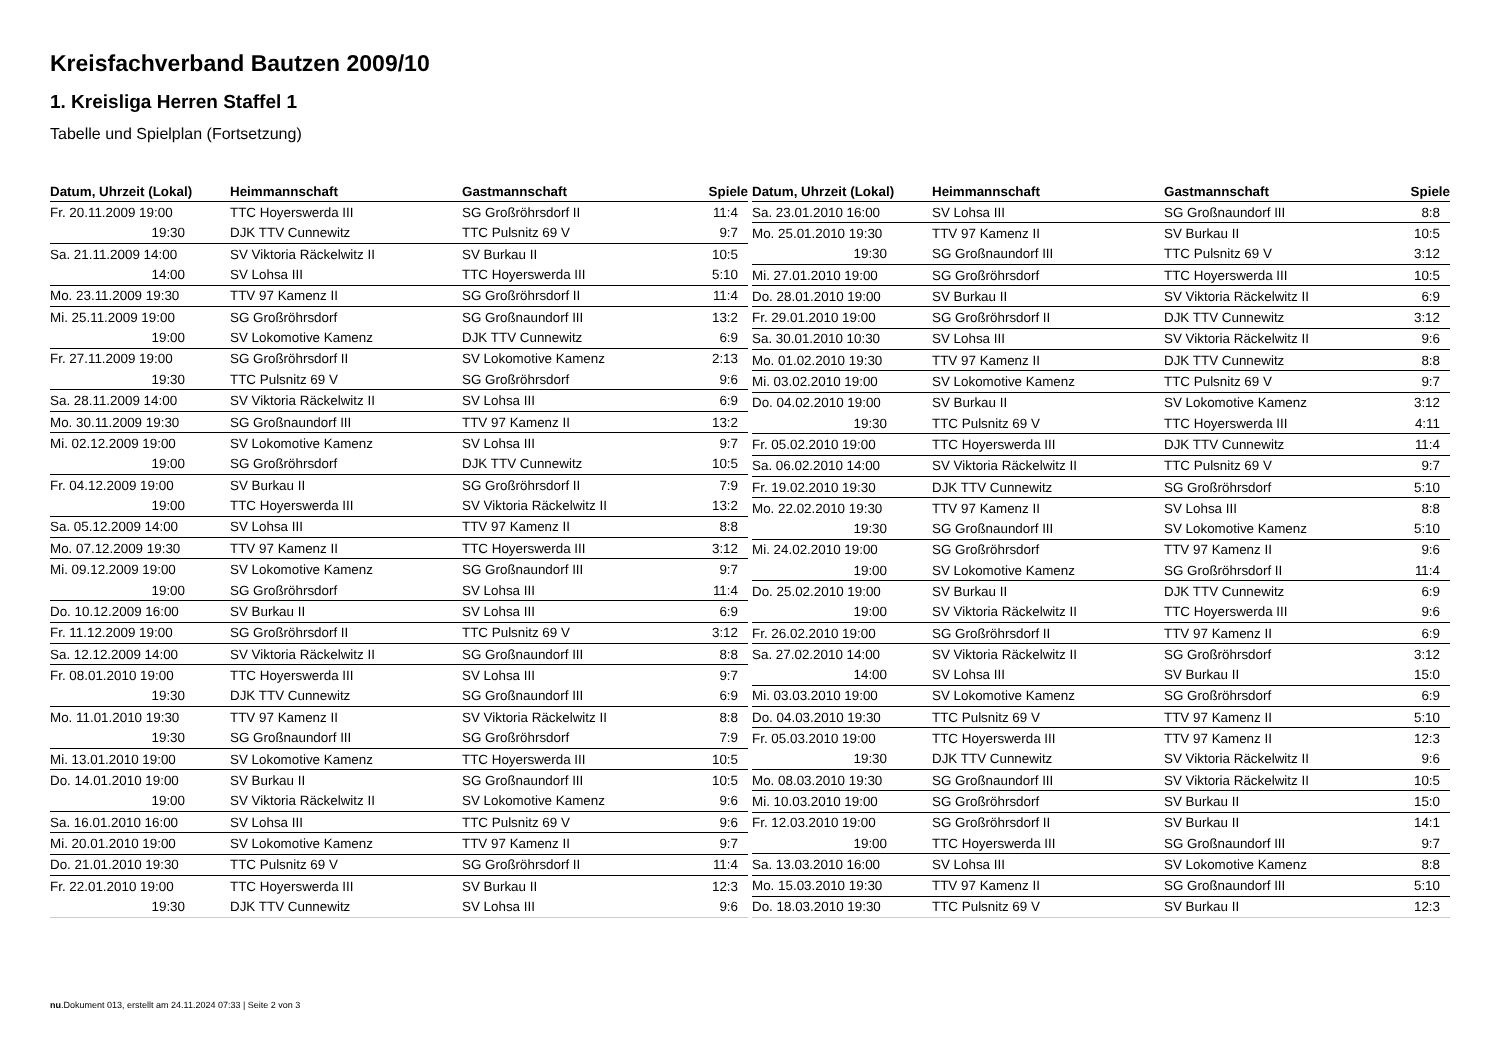Kreisfachverband Bautzen 2009/10
1. Kreisliga Herren Staffel 1
Tabelle und Spielplan (Fortsetzung)
| Datum, Uhrzeit (Lokal) | Heimmannschaft | Gastmannschaft | Spiele |
| --- | --- | --- | --- |
| Fr. 20.11.2009 19:00 | TTC Hoyerswerda III | SG Großröhrsdorf II | 11:4 |
| 19:30 | DJK TTV Cunnewitz | TTC Pulsnitz 69 V | 9:7 |
| Sa. 21.11.2009 14:00 | SV Viktoria Räckelwitz II | SV Burkau II | 10:5 |
| 14:00 | SV Lohsa III | TTC Hoyerswerda III | 5:10 |
| Mo. 23.11.2009 19:30 | TTV 97 Kamenz II | SG Großröhrsdorf II | 11:4 |
| Mi. 25.11.2009 19:00 | SG Großröhrsdorf | SG Großnaundorf III | 13:2 |
| 19:00 | SV Lokomotive Kamenz | DJK TTV Cunnewitz | 6:9 |
| Fr. 27.11.2009 19:00 | SG Großröhrsdorf II | SV Lokomotive Kamenz | 2:13 |
| 19:30 | TTC Pulsnitz 69 V | SG Großröhrsdorf | 9:6 |
| Sa. 28.11.2009 14:00 | SV Viktoria Räckelwitz II | SV Lohsa III | 6:9 |
| Mo. 30.11.2009 19:30 | SG Großnaundorf III | TTV 97 Kamenz II | 13:2 |
| Mi. 02.12.2009 19:00 | SV Lokomotive Kamenz | SV Lohsa III | 9:7 |
| 19:00 | SG Großröhrsdorf | DJK TTV Cunnewitz | 10:5 |
| Fr. 04.12.2009 19:00 | SV Burkau II | SG Großröhrsdorf II | 7:9 |
| 19:00 | TTC Hoyerswerda III | SV Viktoria Räckelwitz II | 13:2 |
| Sa. 05.12.2009 14:00 | SV Lohsa III | TTV 97 Kamenz II | 8:8 |
| Mo. 07.12.2009 19:30 | TTV 97 Kamenz II | TTC Hoyerswerda III | 3:12 |
| Mi. 09.12.2009 19:00 | SV Lokomotive Kamenz | SG Großnaundorf III | 9:7 |
| 19:00 | SG Großröhrsdorf | SV Lohsa III | 11:4 |
| Do. 10.12.2009 16:00 | SV Burkau II | SV Lohsa III | 6:9 |
| Fr. 11.12.2009 19:00 | SG Großröhrsdorf II | TTC Pulsnitz 69 V | 3:12 |
| Sa. 12.12.2009 14:00 | SV Viktoria Räckelwitz II | SG Großnaundorf III | 8:8 |
| Fr. 08.01.2010 19:00 | TTC Hoyerswerda III | SV Lohsa III | 9:7 |
| 19:30 | DJK TTV Cunnewitz | SG Großnaundorf III | 6:9 |
| Mo. 11.01.2010 19:30 | TTV 97 Kamenz II | SV Viktoria Räckelwitz II | 8:8 |
| 19:30 | SG Großnaundorf III | SG Großröhrsdorf | 7:9 |
| Mi. 13.01.2010 19:00 | SV Lokomotive Kamenz | TTC Hoyerswerda III | 10:5 |
| Do. 14.01.2010 19:00 | SV Burkau II | SG Großnaundorf III | 10:5 |
| 19:00 | SV Viktoria Räckelwitz II | SV Lokomotive Kamenz | 9:6 |
| Sa. 16.01.2010 16:00 | SV Lohsa III | TTC Pulsnitz 69 V | 9:6 |
| Mi. 20.01.2010 19:00 | SV Lokomotive Kamenz | TTV 97 Kamenz II | 9:7 |
| Do. 21.01.2010 19:30 | TTC Pulsnitz 69 V | SG Großröhrsdorf II | 11:4 |
| Fr. 22.01.2010 19:00 | TTC Hoyerswerda III | SV Burkau II | 12:3 |
| 19:30 | DJK TTV Cunnewitz | SV Lohsa III | 9:6 |
| Datum, Uhrzeit (Lokal) | Heimmannschaft | Gastmannschaft | Spiele |
| --- | --- | --- | --- |
| Sa. 23.01.2010 16:00 | SV Lohsa III | SG Großnaundorf III | 8:8 |
| Mo. 25.01.2010 19:30 | TTV 97 Kamenz II | SV Burkau II | 10:5 |
| 19:30 | SG Großnaundorf III | TTC Pulsnitz 69 V | 3:12 |
| Mi. 27.01.2010 19:00 | SG Großröhrsdorf | TTC Hoyerswerda III | 10:5 |
| Do. 28.01.2010 19:00 | SV Burkau II | SV Viktoria Räckelwitz II | 6:9 |
| Fr. 29.01.2010 19:00 | SG Großröhrsdorf II | DJK TTV Cunnewitz | 3:12 |
| Sa. 30.01.2010 10:30 | SV Lohsa III | SV Viktoria Räckelwitz II | 9:6 |
| Mo. 01.02.2010 19:30 | TTV 97 Kamenz II | DJK TTV Cunnewitz | 8:8 |
| Mi. 03.02.2010 19:00 | SV Lokomotive Kamenz | TTC Pulsnitz 69 V | 9:7 |
| Do. 04.02.2010 19:00 | SV Burkau II | SV Lokomotive Kamenz | 3:12 |
| 19:30 | TTC Pulsnitz 69 V | TTC Hoyerswerda III | 4:11 |
| Fr. 05.02.2010 19:00 | TTC Hoyerswerda III | DJK TTV Cunnewitz | 11:4 |
| Sa. 06.02.2010 14:00 | SV Viktoria Räckelwitz II | TTC Pulsnitz 69 V | 9:7 |
| Fr. 19.02.2010 19:30 | DJK TTV Cunnewitz | SG Großröhrsdorf | 5:10 |
| Mo. 22.02.2010 19:30 | TTV 97 Kamenz II | SV Lohsa III | 8:8 |
| 19:30 | SG Großnaundorf III | SV Lokomotive Kamenz | 5:10 |
| Mi. 24.02.2010 19:00 | SG Großröhrsdorf | TTV 97 Kamenz II | 9:6 |
| 19:00 | SV Lokomotive Kamenz | SG Großröhrsdorf II | 11:4 |
| Do. 25.02.2010 19:00 | SV Burkau II | DJK TTV Cunnewitz | 6:9 |
| 19:00 | SV Viktoria Räckelwitz II | TTC Hoyerswerda III | 9:6 |
| Fr. 26.02.2010 19:00 | SG Großröhrsdorf II | TTV 97 Kamenz II | 6:9 |
| Sa. 27.02.2010 14:00 | SV Viktoria Räckelwitz II | SG Großröhrsdorf | 3:12 |
| 14:00 | SV Lohsa III | SV Burkau II | 15:0 |
| Mi. 03.03.2010 19:00 | SV Lokomotive Kamenz | SG Großröhrsdorf | 6:9 |
| Do. 04.03.2010 19:30 | TTC Pulsnitz 69 V | TTV 97 Kamenz II | 5:10 |
| Fr. 05.03.2010 19:00 | TTC Hoyerswerda III | TTV 97 Kamenz II | 12:3 |
| 19:30 | DJK TTV Cunnewitz | SV Viktoria Räckelwitz II | 9:6 |
| Mo. 08.03.2010 19:30 | SG Großnaundorf III | SV Viktoria Räckelwitz II | 10:5 |
| Mi. 10.03.2010 19:00 | SG Großröhrsdorf | SV Burkau II | 15:0 |
| Fr. 12.03.2010 19:00 | SG Großröhrsdorf II | SV Burkau II | 14:1 |
| 19:00 | TTC Hoyerswerda III | SG Großnaundorf III | 9:7 |
| Sa. 13.03.2010 16:00 | SV Lohsa III | SV Lokomotive Kamenz | 8:8 |
| Mo. 15.03.2010 19:30 | TTV 97 Kamenz II | SG Großnaundorf III | 5:10 |
| Do. 18.03.2010 19:30 | TTC Pulsnitz 69 V | SV Burkau II | 12:3 |
nu.Dokument 013, erstellt am 24.11.2024 07:33 | Seite 2 von 3